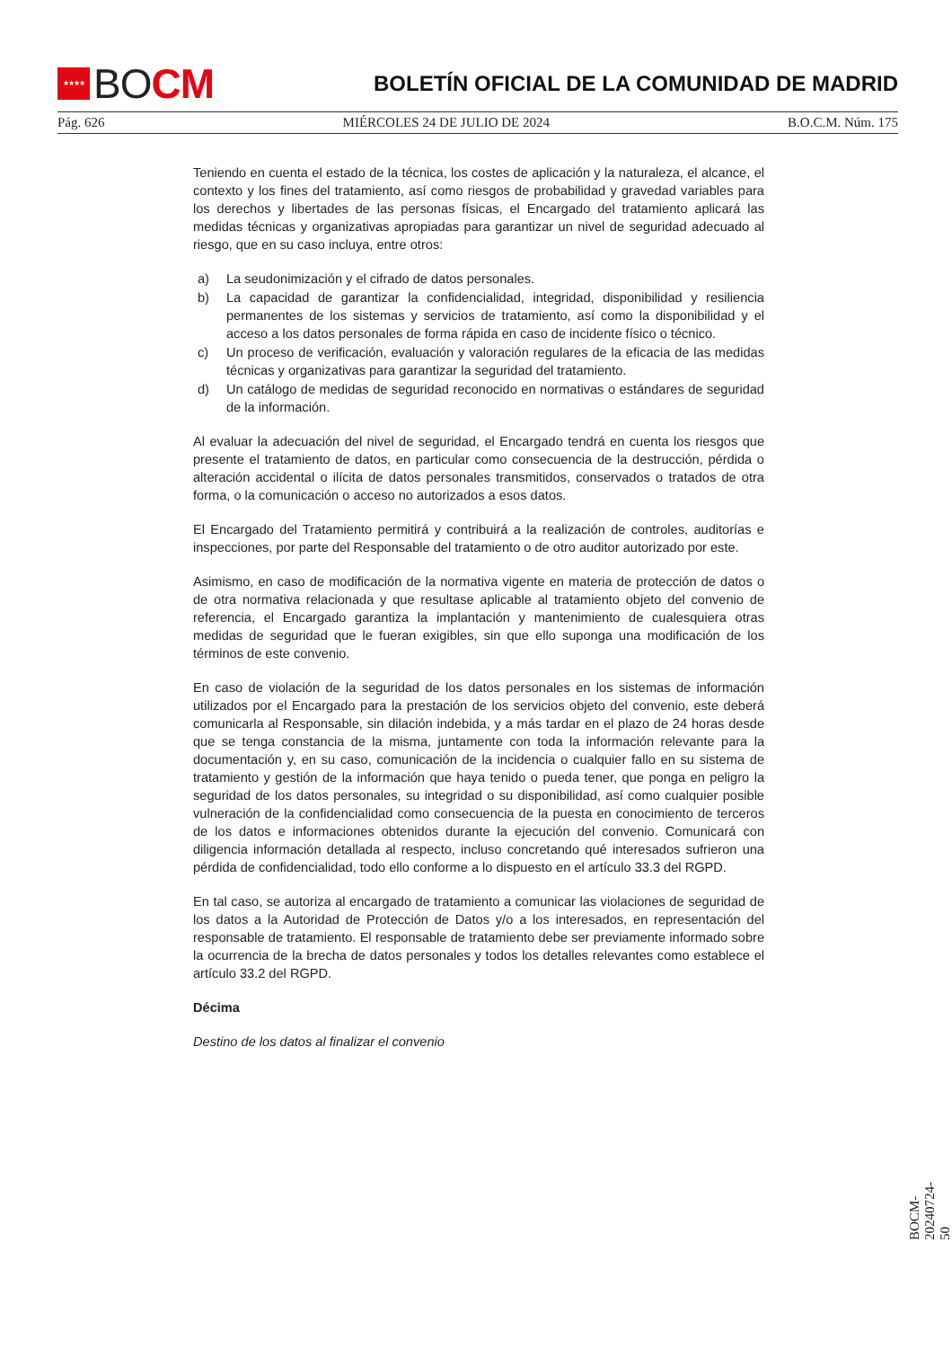★★★★
BO CM
BOLETÍN OFICIAL DE LA COMUNIDAD DE MADRID
Pág. 626 MIÉRCOLES 24 DE JULIO DE 2024 B.O.C.M. Núm. 175
Teniendo en cuenta el estado de la técnica, los costes de aplicación y la naturaleza, el alcance, el contexto y los fines del tratamiento, así como riesgos de probabilidad y gravedad variables para los derechos y libertades de las personas físicas, el Encargado del tratamiento aplicará las medidas técnicas y organizativas apropiadas para garantizar un nivel de seguridad adecuado al riesgo, que en su caso incluya, entre otros:
a) La seudonimización y el cifrado de datos personales.
b) La capacidad de garantizar la confidencialidad, integridad, disponibilidad y resiliencia permanentes de los sistemas y servicios de tratamiento, así como la disponibilidad y el acceso a los datos personales de forma rápida en caso de incidente físico o técnico.
c) Un proceso de verificación, evaluación y valoración regulares de la eficacia de las medidas técnicas y organizativas para garantizar la seguridad del tratamiento.
d) Un catálogo de medidas de seguridad reconocido en normativas o estándares de seguridad de la información.
Al evaluar la adecuación del nivel de seguridad, el Encargado tendrá en cuenta los riesgos que presente el tratamiento de datos, en particular como consecuencia de la destrucción, pérdida o alteración accidental o ilícita de datos personales transmitidos, conservados o tratados de otra forma, o la comunicación o acceso no autorizados a esos datos.
El Encargado del Tratamiento permitirá y contribuirá a la realización de controles, auditorías e inspecciones, por parte del Responsable del tratamiento o de otro auditor autorizado por este.
Asimismo, en caso de modificación de la normativa vigente en materia de protección de datos o de otra normativa relacionada y que resultase aplicable al tratamiento objeto del convenio de referencia, el Encargado garantiza la implantación y mantenimiento de cualesquiera otras medidas de seguridad que le fueran exigibles, sin que ello suponga una modificación de los términos de este convenio.
En caso de violación de la seguridad de los datos personales en los sistemas de información utilizados por el Encargado para la prestación de los servicios objeto del convenio, este deberá comunicarla al Responsable, sin dilación indebida, y a más tardar en el plazo de 24 horas desde que se tenga constancia de la misma, juntamente con toda la información relevante para la documentación y, en su caso, comunicación de la incidencia o cualquier fallo en su sistema de tratamiento y gestión de la información que haya tenido o pueda tener, que ponga en peligro la seguridad de los datos personales, su integridad o su disponibilidad, así como cualquier posible vulneración de la confidencialidad como consecuencia de la puesta en conocimiento de terceros de los datos e informaciones obtenidos durante la ejecución del convenio. Comunicará con diligencia información detallada al respecto, incluso concretando qué interesados sufrieron una pérdida de confidencialidad, todo ello conforme a lo dispuesto en el artículo 33.3 del RGPD.
En tal caso, se autoriza al encargado de tratamiento a comunicar las violaciones de seguridad de los datos a la Autoridad de Protección de Datos y/o a los interesados, en representación del responsable de tratamiento. El responsable de tratamiento debe ser previamente informado sobre la ocurrencia de la brecha de datos personales y todos los detalles relevantes como establece el artículo 33.2 del RGPD.
Décima
Destino de los datos al finalizar el convenio
BOCM-20240724-50